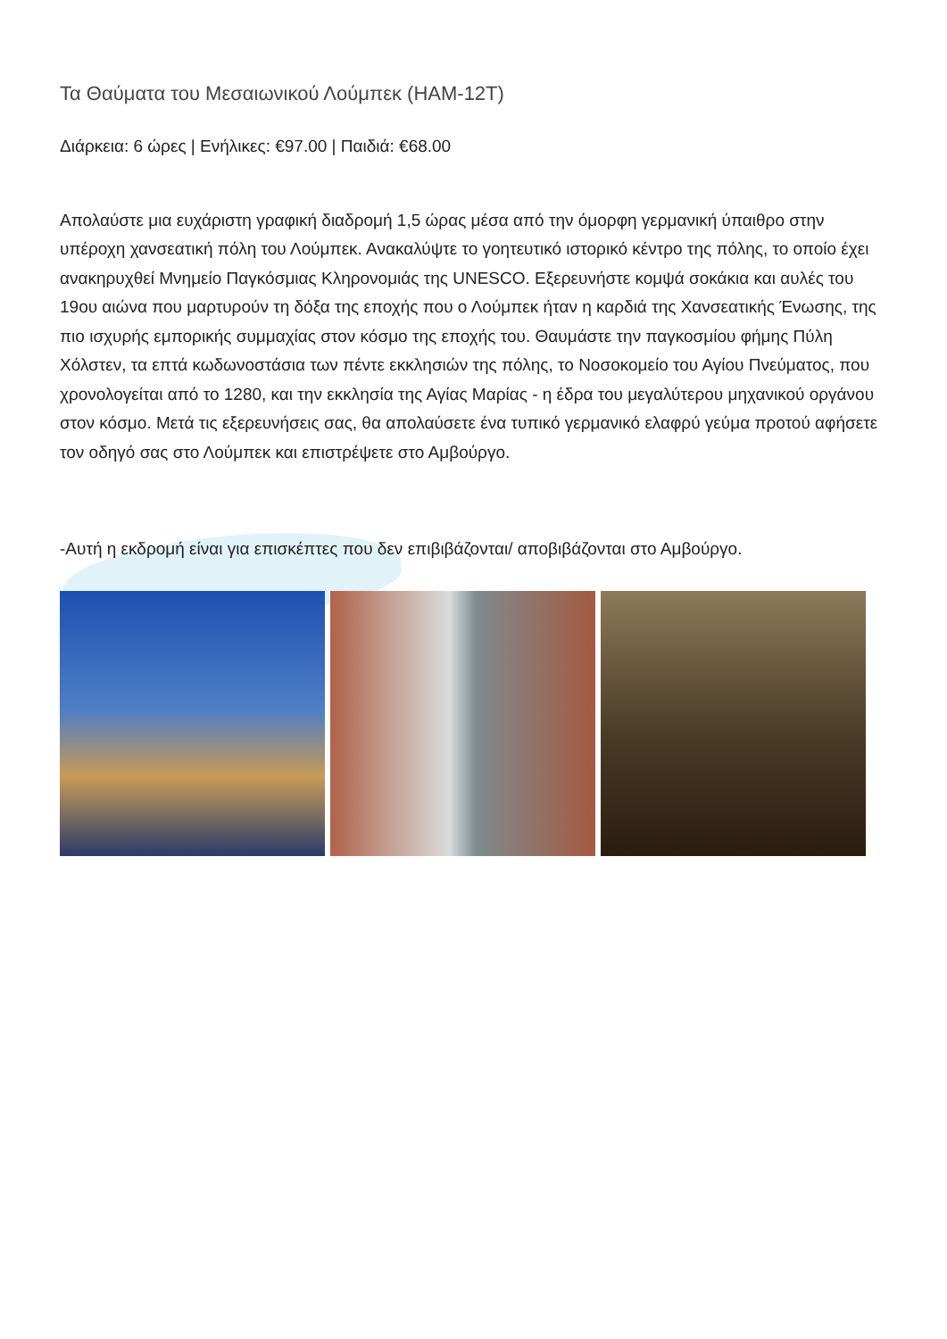Τα Θαύματα του Μεσαιωνικού Λούμπεκ (HAM-12T)
Διάρκεια: 6 ώρες | Ενήλικες: €97.00 | Παιδιά: €68.00
Απολαύστε μια ευχάριστη γραφική διαδρομή 1,5 ώρας μέσα από την όμορφη γερμανική ύπαιθρο στην υπέροχη χανσεατική πόλη του Λούμπεκ. Ανακαλύψτε το γοητευτικό ιστορικό κέντρο της πόλης, το οποίο έχει ανακηρυχθεί Μνημείο Παγκόσμιας Κληρονομιάς της UNESCO. Εξερευνήστε κομψά σοκάκια και αυλές του 19ου αιώνα που μαρτυρούν τη δόξα της εποχής που ο Λούμπεκ ήταν η καρδιά της Χανσεατικής Ένωσης, της πιο ισχυρής εμπορικής συμμαχίας στον κόσμο της εποχής του. Θαυμάστε την παγκοσμίου φήμης Πύλη Χόλστεν, τα επτά κωδωνοστάσια των πέντε εκκλησιών της πόλης, το Νοσοκομείο του Αγίου Πνεύματος, που χρονολογείται από το 1280, και την εκκλησία της Αγίας Μαρίας - η έδρα του μεγαλύτερου μηχανικού οργάνου στον κόσμο. Μετά τις εξερευνήσεις σας, θα απολαύσετε ένα τυπικό γερμανικό ελαφρύ γεύμα προτού αφήσετε τον οδηγό σας στο Λούμπεκ και επιστρέψετε στο Αμβούργο.
-Αυτή η εκδρομή είναι για επισκέπτες που δεν επιβιβάζονται/ αποβιβάζονται στο Αμβούργο.